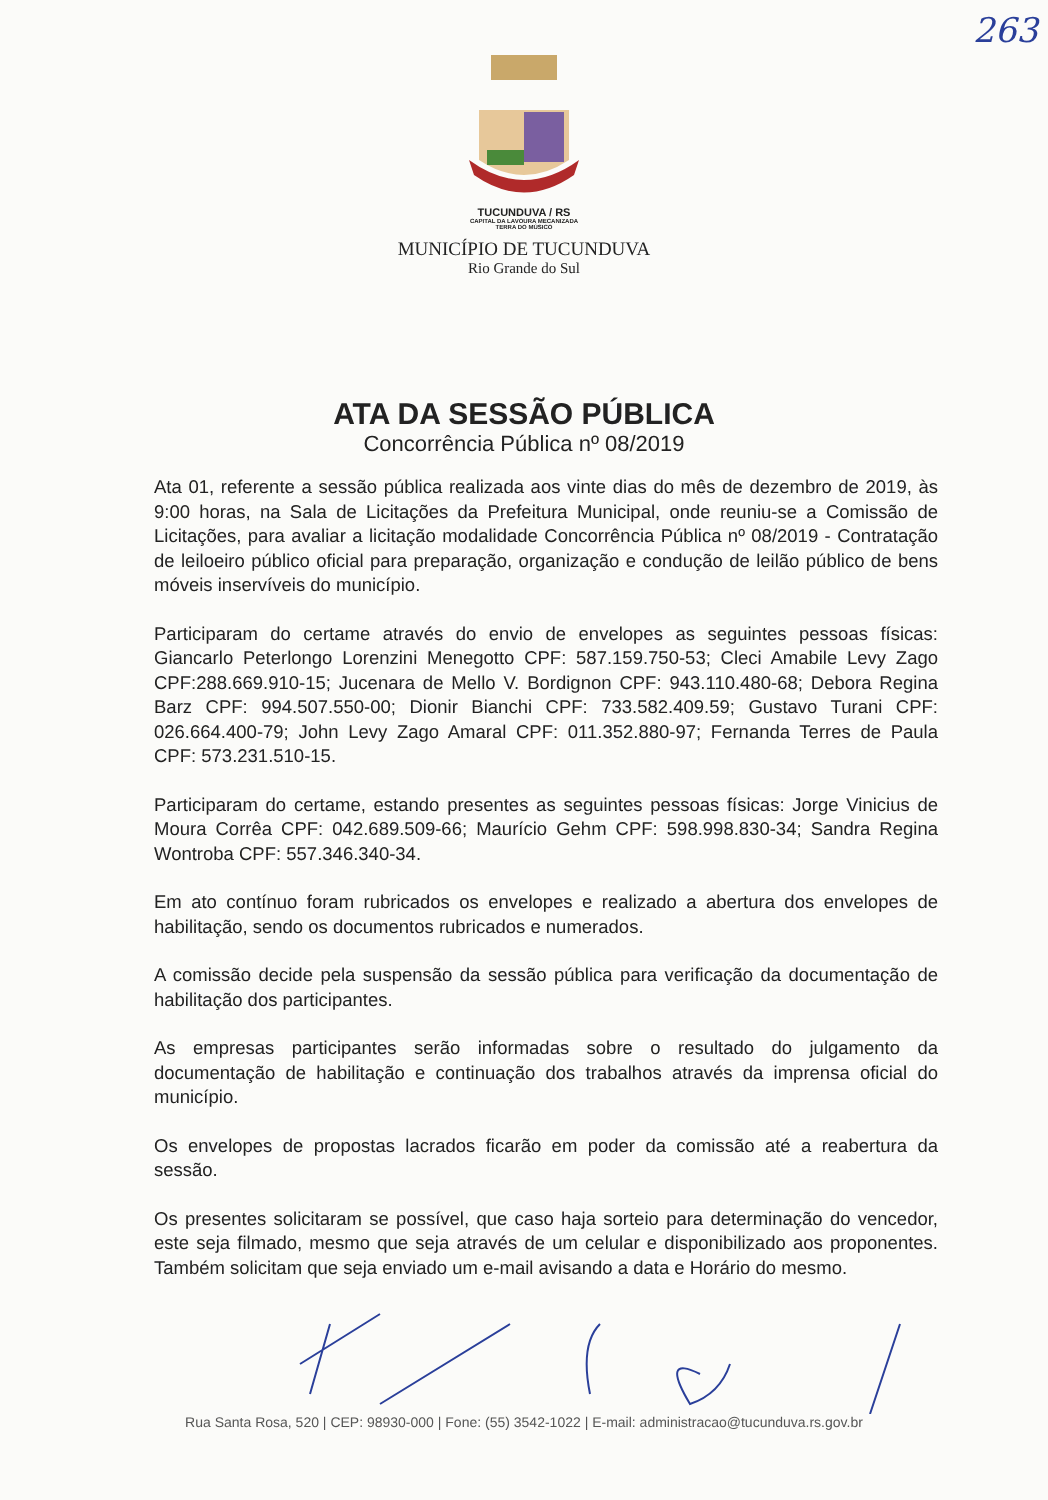263
TUCUNDUVA / RS
CAPITAL DA LAVOURA MECANIZADA
TERRA DO MÚSICO
MUNICÍPIO DE TUCUNDUVA
Rio Grande do Sul
ATA DA SESSÃO PÚBLICA
Concorrência Pública nº 08/2019
Ata 01, referente a sessão pública realizada aos vinte dias do mês de dezembro de 2019, às 9:00 horas, na Sala de Licitações da Prefeitura Municipal, onde reuniu-se a Comissão de Licitações, para avaliar a licitação modalidade Concorrência Pública nº 08/2019 - Contratação de leiloeiro público oficial para preparação, organização e condução de leilão público de bens móveis inservíveis do município.
Participaram do certame através do envio de envelopes as seguintes pessoas físicas: Giancarlo Peterlongo Lorenzini Menegotto CPF: 587.159.750-53; Cleci Amabile Levy Zago CPF:288.669.910-15; Jucenara de Mello V. Bordignon CPF: 943.110.480-68; Debora Regina Barz CPF: 994.507.550-00; Dionir Bianchi CPF: 733.582.409.59; Gustavo Turani CPF: 026.664.400-79; John Levy Zago Amaral CPF: 011.352.880-97; Fernanda Terres de Paula CPF: 573.231.510-15.
Participaram do certame, estando presentes as seguintes pessoas físicas: Jorge Vinicius de Moura Corrêa CPF: 042.689.509-66; Maurício Gehm CPF: 598.998.830-34; Sandra Regina Wontroba CPF: 557.346.340-34.
Em ato contínuo foram rubricados os envelopes e realizado a abertura dos envelopes de habilitação, sendo os documentos rubricados e numerados.
A comissão decide pela suspensão da sessão pública para verificação da documentação de habilitação dos participantes.
As empresas participantes serão informadas sobre o resultado do julgamento da documentação de habilitação e continuação dos trabalhos através da imprensa oficial do município.
Os envelopes de propostas lacrados ficarão em poder da comissão até a reabertura da sessão.
Os presentes solicitaram se possível, que caso haja sorteio para determinação do vencedor, este seja filmado, mesmo que seja através de um celular e disponibilizado aos proponentes. Também solicitam que seja enviado um e-mail avisando a data e Horário do mesmo.
Rua Santa Rosa, 520 | CEP: 98930-000 | Fone: (55) 3542-1022 | E-mail: administracao@tucunduva.rs.gov.br